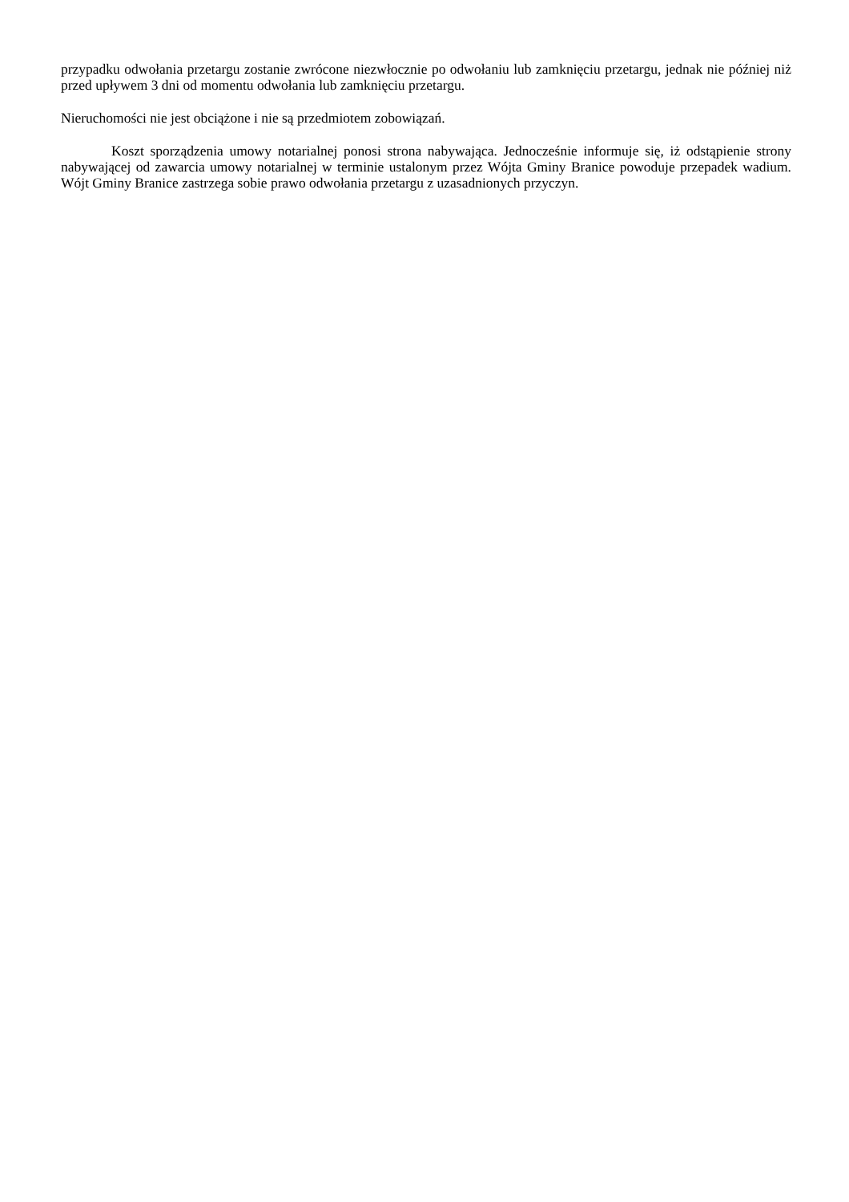przypadku odwołania przetargu zostanie zwrócone niezwłocznie po odwołaniu lub zamknięciu przetargu, jednak nie później niż przed upływem 3 dni od momentu odwołania lub zamknięciu przetargu.
Nieruchomości nie jest obciążone i nie są przedmiotem zobowiązań.
Koszt sporządzenia umowy notarialnej ponosi strona nabywająca. Jednocześnie informuje się, iż odstąpienie strony nabywającej od zawarcia umowy notarialnej w terminie ustalonym przez Wójta Gminy Branice powoduje przepadek wadium. Wójt Gminy Branice zastrzega sobie prawo odwołania przetargu z uzasadnionych przyczyn.